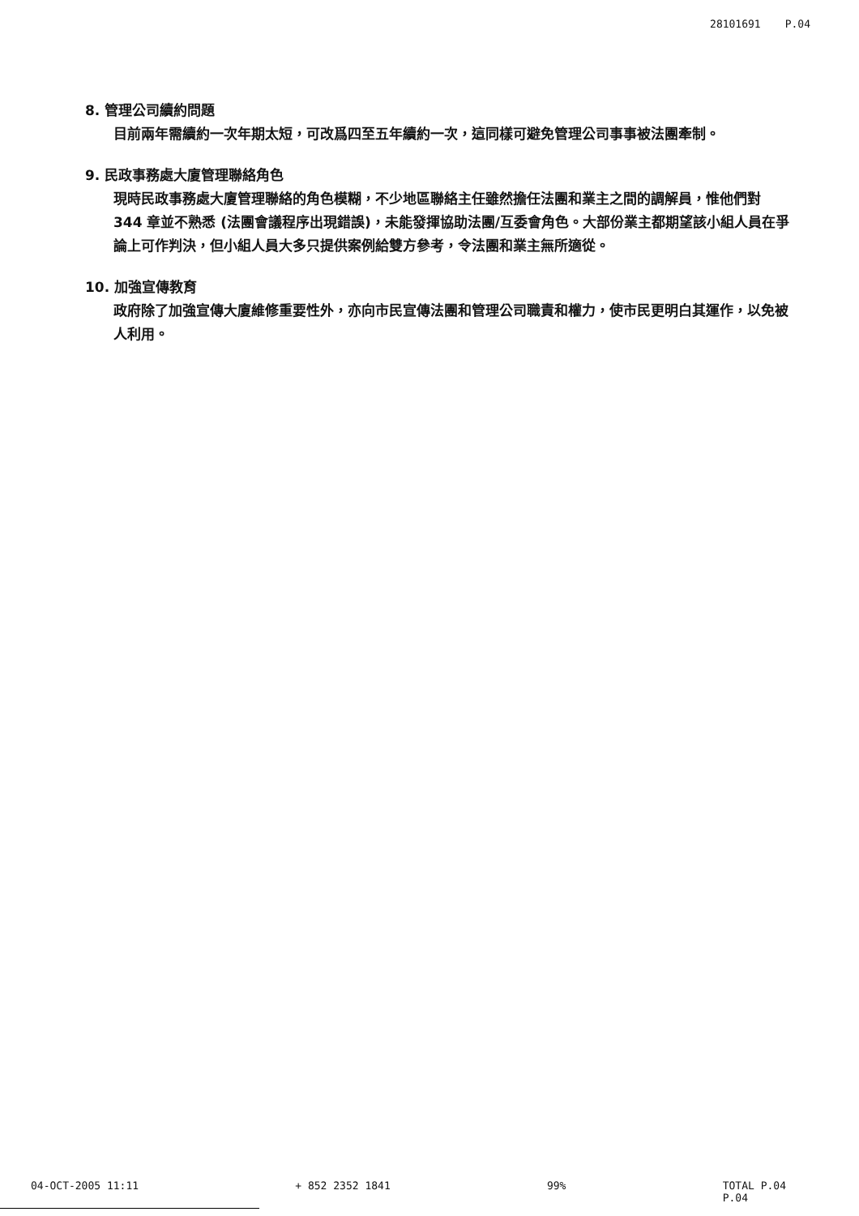28101691 P.04
8. 管理公司續約問題
目前兩年需續約一次年期太短，可改爲四至五年續約一次，這同樣可避免管理公司事事被法團牽制。
9. 民政事務處大廈管理聯絡角色
現時民政事務處大廈管理聯絡的角色模糊，不少地區聯絡主任雖然擔任法團和業主之間的調解員，惟他們對 344 章並不熟悉 (法團會議程序出現錯誤)，未能發揮協助法團/互委會角色。大部份業主都期望該小組人員在爭論上可作判決，但小組人員大多只提供案例給雙方參考，令法團和業主無所適從。
10. 加強宣傳教育
政府除了加強宣傳大廈維修重要性外，亦向市民宣傳法團和管理公司職責和權力，使市民更明白其運作，以免被人利用。
04-OCT-2005 11:11 + 852 2352 1841 99% TOTAL P.04
P.04